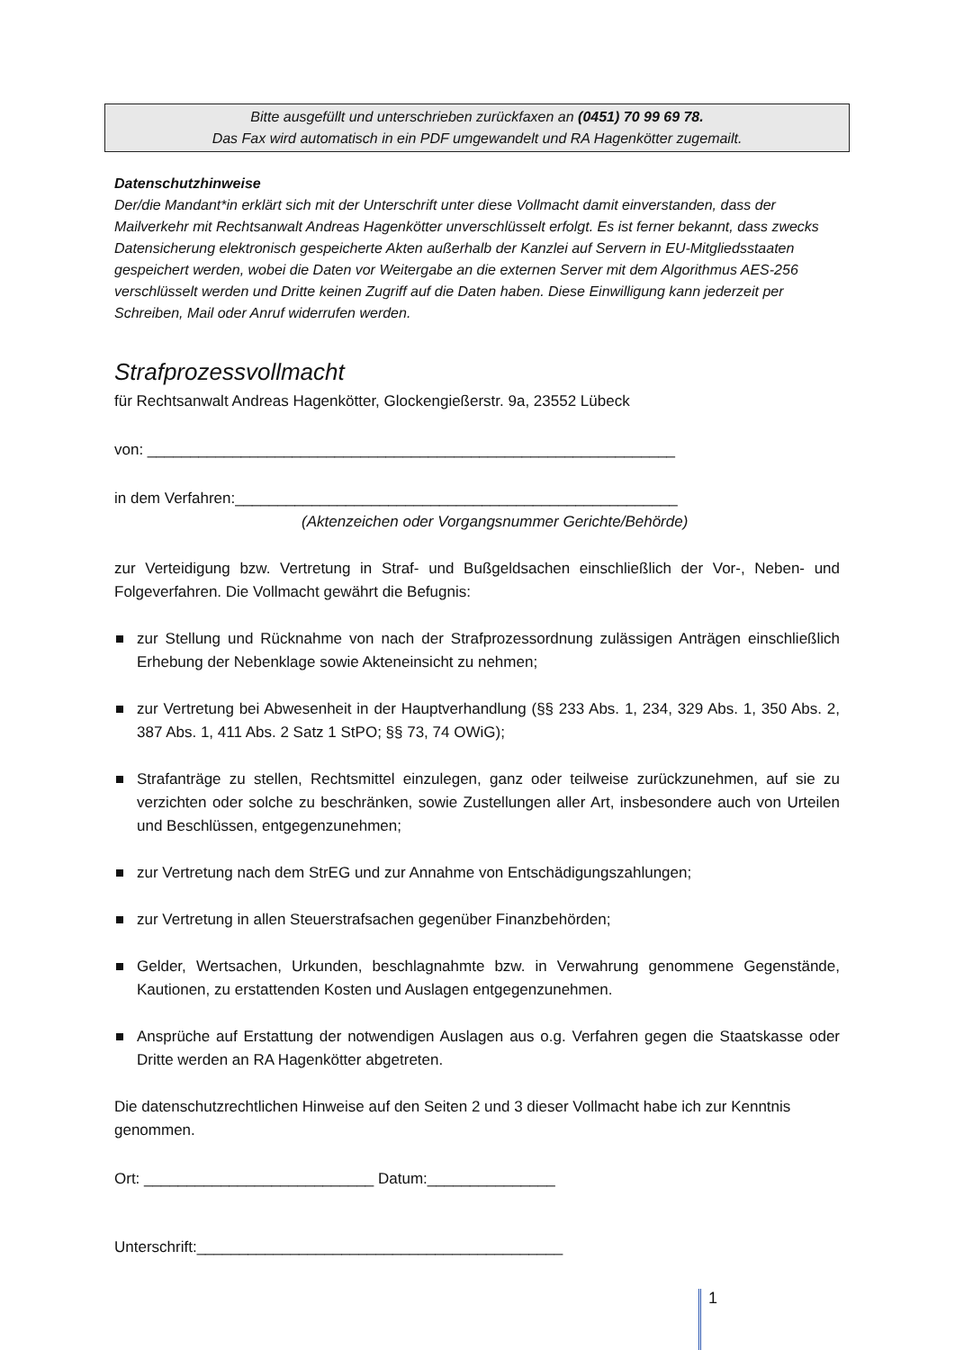Bitte ausgefüllt und unterschrieben zurückfaxen an (0451) 70 99 69 78.
Das Fax wird automatisch in ein PDF umgewandelt und RA Hagenkötter zugemailt.
Datenschutzhinweise
Der/die Mandant*in erklärt sich mit der Unterschrift unter diese Vollmacht damit einverstanden, dass der Mailverkehr mit Rechtsanwalt Andreas Hagenkötter unverschlüsselt erfolgt. Es ist ferner bekannt, dass zwecks Datensicherung elektronisch gespeicherte Akten außerhalb der Kanzlei auf Servern in EU-Mitgliedsstaaten gespeichert werden, wobei die Daten vor Weitergabe an die externen Server mit dem Algorithmus AES-256 verschlüsselt werden und Dritte keinen Zugriff auf die Daten haben. Diese Einwilligung kann jederzeit per Schreiben, Mail oder Anruf widerrufen werden.
Strafprozessvollmacht
für Rechtsanwalt Andreas Hagenkötter, Glockengießerstr. 9a, 23552 Lübeck
von: ______________________________________________________________
in dem Verfahren:____________________________________________________
(Aktenzeichen oder Vorgangsnummer Gerichte/Behörde)
zur Verteidigung bzw. Vertretung in Straf- und Bußgeldsachen einschließlich der Vor-, Neben- und Folgeverfahren. Die Vollmacht gewährt die Befugnis:
zur Stellung und Rücknahme von nach der Strafprozessordnung zulässigen Anträgen einschließlich Erhebung der Nebenklage sowie Akteneinsicht zu nehmen;
zur Vertretung bei Abwesenheit in der Hauptverhandlung (§§ 233 Abs. 1, 234, 329 Abs. 1, 350 Abs. 2, 387 Abs. 1, 411 Abs. 2 Satz 1 StPO; §§ 73, 74 OWiG);
Strafanträge zu stellen, Rechtsmittel einzulegen, ganz oder teilweise zurückzunehmen, auf sie zu verzichten oder solche zu beschränken, sowie Zustellungen aller Art, insbesondere auch von Urteilen und Beschlüssen, entgegenzunehmen;
zur Vertretung nach dem StrEG und zur Annahme von Entschädigungszahlungen;
zur Vertretung in allen Steuerstrafsachen gegenüber Finanzbehörden;
Gelder, Wertsachen, Urkunden, beschlagnahmte bzw. in Verwahrung genommene Gegenstände, Kautionen, zu erstattenden Kosten und Auslagen entgegenzunehmen.
Ansprüche auf Erstattung der notwendigen Auslagen aus o.g. Verfahren gegen die Staatskasse oder Dritte werden an RA Hagenkötter abgetreten.
Die datenschutzrechtlichen Hinweise auf den Seiten 2 und 3 dieser Vollmacht habe ich zur Kenntnis genommen.
Ort: ___________________________ Datum:_______________
Unterschrift:___________________________________________
1